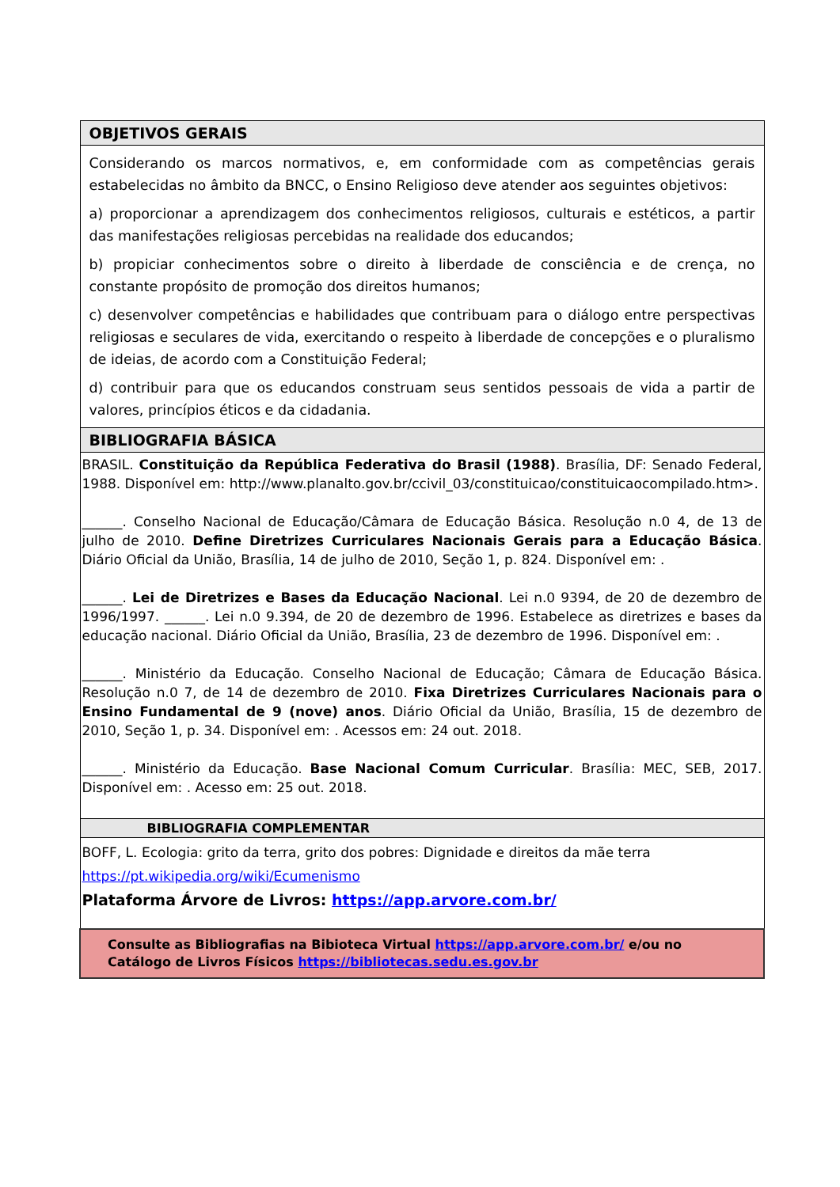| OBJETIVOS GERAIS |
| Considerando os marcos normativos, e, em conformidade com as competências gerais estabelecidas no âmbito da BNCC, o Ensino Religioso deve atender aos seguintes objetivos: a) proporcionar a aprendizagem dos conhecimentos religiosos, culturais e estéticos, a partir das manifestações religiosas percebidas na realidade dos educandos; b) propiciar conhecimentos sobre o direito à liberdade de consciência e de crença, no constante propósito de promoção dos direitos humanos; c) desenvolver competências e habilidades que contribuam para o diálogo entre perspectivas religiosas e seculares de vida, exercitando o respeito à liberdade de concepções e o pluralismo de ideias, de acordo com a Constituição Federal; d) contribuir para que os educandos construam seus sentidos pessoais de vida a partir de valores, princípios éticos e da cidadania. |
| BIBLIOGRAFIA BÁSICA |
| BRASIL. Constituição da República Federativa do Brasil (1988) . Brasília, DF: Senado Federal, 1988. Disponível em: http://www.planalto.gov.br/ccivil_03/constituicao/constituicaocompilado.htm>. ______. Conselho Nacional de Educação/Câmara de Educação Básica. Resolução n.0 4, de 13 de julho de 2010. Define Diretrizes Curriculares Nacionais Gerais para a Educação Básica . Diário Oficial da União, Brasília, 14 de julho de 2010, Seção 1, p. 824. Disponível em: . ______. Lei de Diretrizes e Bases da Educação Nacional . Lei n.0 9394, de 20 de dezembro de 1996/1997. ______. Lei n.0 9.394, de 20 de dezembro de 1996. Estabelece as diretrizes e bases da educação nacional. Diário Oficial da União, Brasília, 23 de dezembro de 1996. Disponível em: . ______. Ministério da Educação. Conselho Nacional de Educação; Câmara de Educação Básica. Resolução n.0 7, de 14 de dezembro de 2010. Fixa Diretrizes Curriculares Nacionais para o Ensino Fundamental de 9 (nove) anos . Diário Oficial da União, Brasília, 15 de dezembro de 2010, Seção 1, p. 34. Disponível em: . Acessos em: 24 out. 2018. ______. Ministério da Educação. Base Nacional Comum Curricular . Brasília: MEC, SEB, 2017. Disponível em: . Acesso em: 25 out. 2018. |
| BIBLIOGRAFIA COMPLEMENTAR |
| BOFF, L. Ecologia: grito da terra, grito dos pobres: Dignidade e direitos da mãe terra https://pt.wikipedia.org/wiki/Ecumenismo Plataforma Árvore de Livros: https://app.arvore.com.br/ |
| Consulte as Bibliografias na Bibioteca Virtual https://app.arvore.com.br/ e/ou no Catálogo de Livros Físicos https://bibliotecas.sedu.es.gov.br |